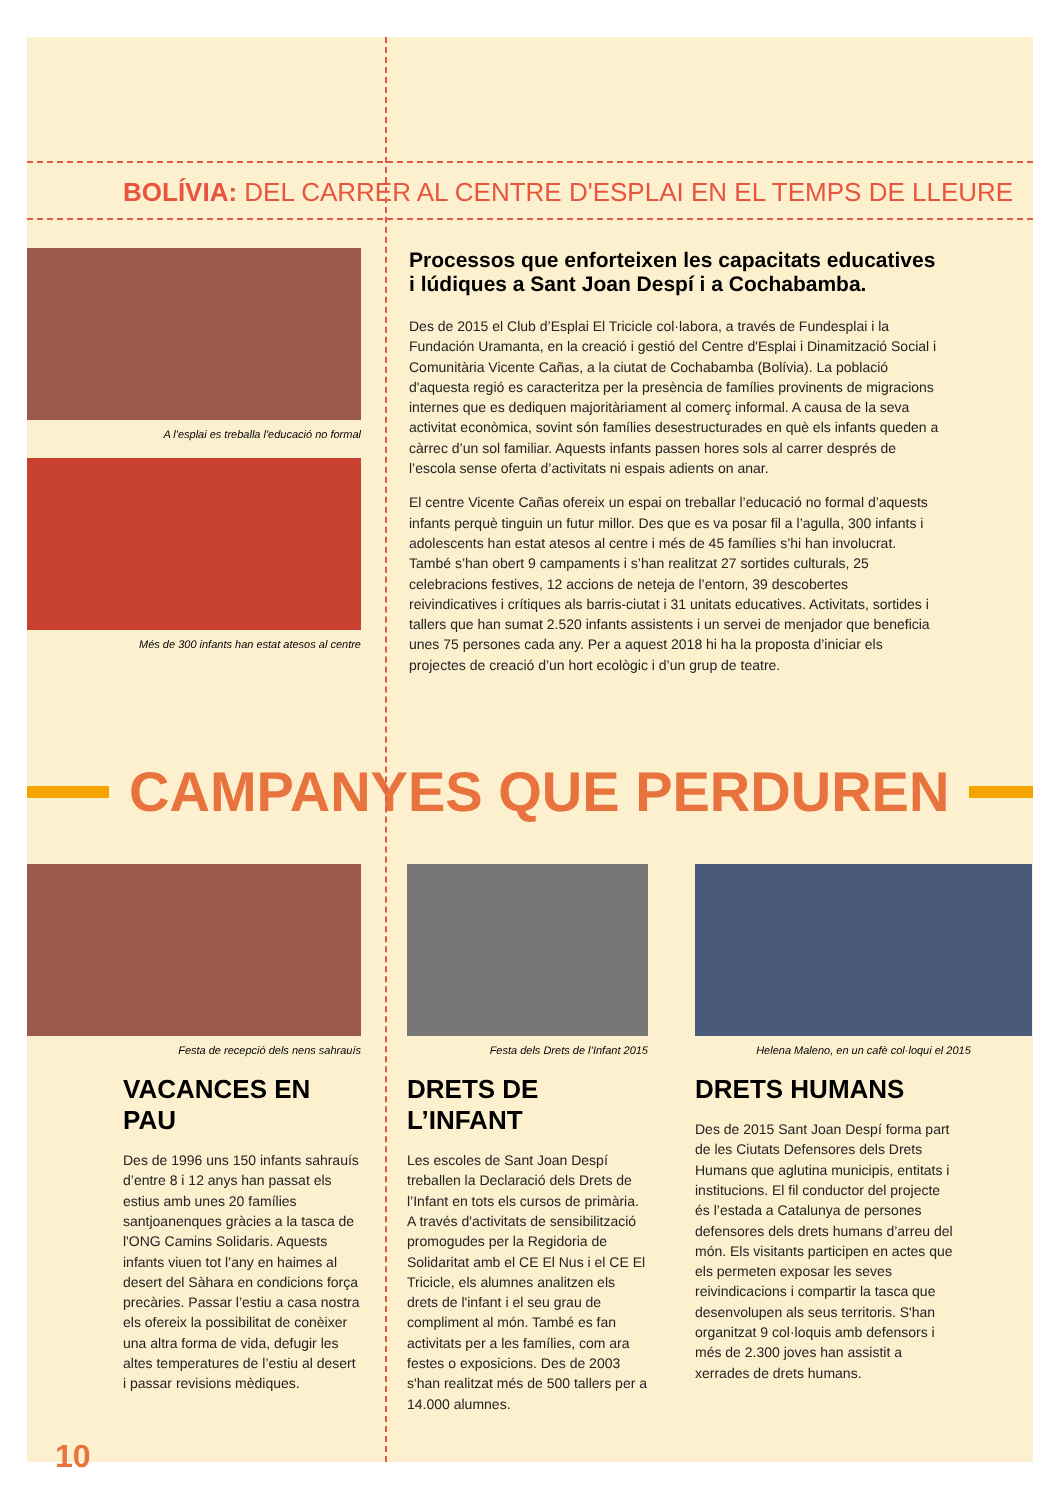BOLÍVIA: DEL CARRER AL CENTRE D'ESPLAI EN EL TEMPS DE LLEURE
A l'esplai es treballa l'educació no formal
Més de 300 infants han estat atesos al centre
Processos que enforteixen les capacitats educatives i lúdiques a Sant Joan Despí i a Cochabamba.
Des de 2015 el Club d’Esplai El Tricicle col·labora, a través de Fundesplai i la Fundación Uramanta, en la creació i gestió del Centre d'Esplai i Dinamització Social i Comunitària Vicente Cañas, a la ciutat de Cochabamba (Bolívia). La població d'aquesta regió es caracteritza per la presència de famílies provinents de migracions internes que es dediquen majoritàriament al comerç informal. A causa de la seva activitat econòmica, sovint són famílies desestructurades en què els infants queden a càrrec d’un sol familiar. Aquests infants passen hores sols al carrer després de l’escola sense oferta d’activitats ni espais adients on anar.
El centre Vicente Cañas ofereix un espai on treballar l’educació no formal d’aquests infants perquè tinguin un futur millor. Des que es va posar fil a l’agulla, 300 infants i adolescents han estat atesos al centre i més de 45 famílies s’hi han involucrat. També s’han obert 9 campaments i s’han realitzat 27 sortides culturals, 25 celebracions festives, 12 accions de neteja de l’entorn, 39 descobertes reivindicatives i crítiques als barris-ciutat i 31 unitats educatives. Activitats, sortides i tallers que han sumat 2.520 infants assistents i un servei de menjador que beneficia unes 75 persones cada any. Per a aquest 2018 hi ha la proposta d’iniciar els projectes de creació d’un hort ecològic i d’un grup de teatre.
CAMPANYES QUE PERDUREN
Festa de recepció dels nens sahrauís
VACANCES EN PAU
Des de 1996 uns 150 infants sahrauís d’entre 8 i 12 anys han passat els estius amb unes 20 famílies santjoanenques gràcies a la tasca de l'ONG Camins Solidaris. Aquests infants viuen tot l’any en haimes al desert del Sàhara en condicions força precàries. Passar l’estiu a casa nostra els ofereix la possibilitat de conèixer una altra forma de vida, defugir les altes temperatures de l’estiu al desert i passar revisions mèdiques.
Festa dels Drets de l’Infant 2015
DRETS DE L’INFANT
Les escoles de Sant Joan Despí treballen la Declaració dels Drets de l’Infant en tots els cursos de primària. A través d'activitats de sensibilització promogudes per la Regidoria de Solidaritat amb el CE El Nus i el CE El Tricicle, els alumnes analitzen els drets de l'infant i el seu grau de compliment al món. També es fan activitats per a les famílies, com ara festes o exposicions. Des de 2003 s'han realitzat més de 500 tallers per a 14.000 alumnes.
Helena Maleno, en un cafè col·loqui el 2015
DRETS HUMANS
Des de 2015 Sant Joan Despí forma part de les Ciutats Defensores dels Drets Humans que aglutina municipis, entitats i institucions. El fil conductor del projecte és l’estada a Catalunya de persones defensores dels drets humans d’arreu del món. Els visitants participen en actes que els permeten exposar les seves reivindicacions i compartir la tasca que desenvolupen als seus territoris. S'han organitzat 9 col·loquis amb defensors i més de 2.300 joves han assistit a xerrades de drets humans.
10